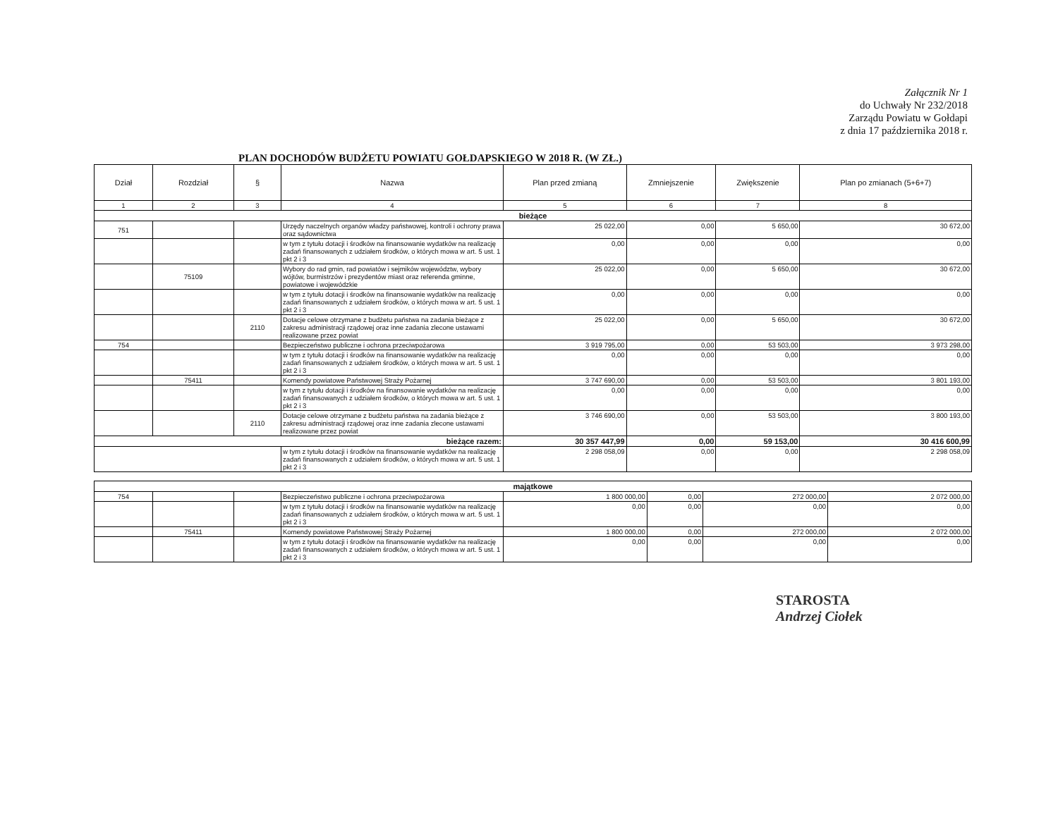Załącznik Nr 1
do Uchwały Nr 232/2018
Zarządu Powiatu w Gołdapi
z dnia 17 października 2018 r.
PLAN DOCHODÓW BUDŻETU POWIATU GOŁDAPSKIEGO W 2018 R. (W ZŁ.)
| Dział | Rozdział | § | Nazwa | Plan przed zmianą | Zmniejszenie | Zwiększenie | Plan po zmianach (5+6+7) |
| --- | --- | --- | --- | --- | --- | --- | --- |
| 1 | 2 | 3 | 4 | 5 | 6 | 7 | 8 |
| bieżące | | | | | | | |
| 751 | | | Urzędy naczelnych organów władzy państwowej, kontroli i ochrony prawa oraz sądownictwa | 25 022,00 | 0,00 | 5 650,00 | 30 672,00 |
| | | | w tym z tytułu dotacji i środków na finansowanie wydatków na realizację zadań finansowanych z udziałem środków, o których mowa w art. 5 ust. 1 pkt 2 i 3 | 0,00 | 0,00 | 0,00 | 0,00 |
| | 75109 | | Wybory do rad gmin, rad powiatów i sejmików województw, wybory wójtów, burmistrzów i prezydentów miast oraz referenda gminne, powiatowe i wojewódzkie | 25 022,00 | 0,00 | 5 650,00 | 30 672,00 |
| | | | w tym z tytułu dotacji i środków na finansowanie wydatków na realizację zadań finansowanych z udziałem środków, o których mowa w art. 5 ust. 1 pkt 2 i 3 | 0,00 | 0,00 | 0,00 | 0,00 |
| | | 2110 | Dotacje celowe otrzymane z budżetu państwa na zadania bieżące z zakresu administracji rządowej oraz inne zadania zlecone ustawami realizowane przez powiat | 25 022,00 | 0,00 | 5 650,00 | 30 672,00 |
| 754 | | | Bezpieczeństwo publiczne i ochrona przeciwpożarowa | 3 919 795,00 | 0,00 | 53 503,00 | 3 973 298,00 |
| | | | w tym z tytułu dotacji i środków na finansowanie wydatków na realizację zadań finansowanych z udziałem środków, o których mowa w art. 5 ust. 1 pkt 2 i 3 | 0,00 | 0,00 | 0,00 | 0,00 |
| | 75411 | | Komendy powiatowe Państwowej Straży Pożarnej | 3 747 690,00 | 0,00 | 53 503,00 | 3 801 193,00 |
| | | | w tym z tytułu dotacji i środków na finansowanie wydatków na realizację zadań finansowanych z udziałem środków, o których mowa w art. 5 ust. 1 pkt 2 i 3 | 0,00 | 0,00 | 0,00 | 0,00 |
| | | 2110 | Dotacje celowe otrzymane z budżetu państwa na zadania bieżące z zakresu administracji rządowej oraz inne zadania zlecone ustawami realizowane przez powiat | 3 746 690,00 | 0,00 | 53 503,00 | 3 800 193,00 |
| bieżące razem: | | | | 30 357 447,99 | 0,00 | 59 153,00 | 30 416 600,99 |
| | | | w tym z tytułu dotacji i środków na finansowanie wydatków na realizację zadań finansowanych z udziałem środków, o których mowa w art. 5 ust. 1 pkt 2 i 3 | 2 298 058,09 | 0,00 | 0,00 | 2 298 058,09 |
| majątkowe | | | | | | | |
| 754 | | | Bezpieczeństwo publiczne i ochrona przeciwpożarowa | 1 800 000,00 | 0,00 | 272 000,00 | 2 072 000,00 |
| | | | w tym z tytułu dotacji i środków na finansowanie wydatków na realizację zadań finansowanych z udziałem środków, o których mowa w art. 5 ust. 1 pkt 2 i 3 | 0,00 | 0,00 | 0,00 | 0,00 |
| | 75411 | | Komendy powiatowe Państwowej Straży Pożarnej | 1 800 000,00 | 0,00 | 272 000,00 | 2 072 000,00 |
| | | | w tym z tytułu dotacji i środków na finansowanie wydatków na realizację zadań finansowanych z udziałem środków, o których mowa w art. 5 ust. 1 pkt 2 i 3 | 0,00 | 0,00 | 0,00 | 0,00 |
STAROSTA
Andrzej Ciołek